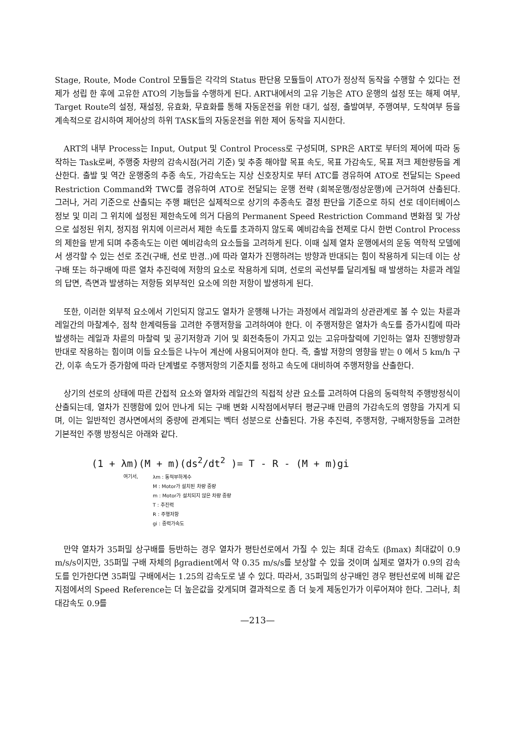Stage, Route, Mode Control 모듈들은 각각의 Status 판단용 모듈들이 ATO가 정상적 동작을 수행할 수 있다는 전제가 성립 한 후에 고유한 ATO의 기능들을 수행하게 된다. ART내에서의 고유 기능은 ATO 운행의 설정 또는 해제 여부, Target Route의 설정, 재설정, 유효화, 무효화를 통해 자동운전을 위한 대기, 설정, 출발여부, 주행여부, 도착여부 등을 계속적으로 감시하여 제어상의 하위 TASK들의 자동운전을 위한 제어 동작을 지시한다.
ART의 내부 Process는 Input, Output 및 Control Process로 구성되며, SPR은 ART로 부터의 제어에 따라 동작하는 Task로써, 주행중 차량의 감속시점(거리 기준) 및 추종 해야할 목표 속도, 목표 가감속도, 목표 저크 제한량등을 계산한다. 출발 및 역간 운행중의 추종 속도, 가감속도는 지상 신호장치로 부터 ATC를 경유하여 ATO로 전달되는 Speed Restriction Command와 TWC를 경유하여 ATO로 전달되는 운행 전략 (회복운행/정상운행)에 근거하여 산출된다. 그러나, 거리 기준으로 산출되는 주행 패턴은 실제적으로 상기의 추종속도 결정 판단을 기준으로 하되 선로 데이터베이스 정보 및 미리 그 위치에 설정된 제한속도에 의거 다음의 Permanent Speed Restriction Command 변화점 및 가상으로 설정된 위치, 정지점 위치에 이르러서 제한 속도를 초과하지 않도록 예비감속을 전제로 다시 한번 Control Process의 제한을 받게 되며 추종속도는 이런 예비감속의 요소들을 고려하게 된다. 이때 실제 열차 운행에서의 운동 역학적 모델에서 생각할 수 있는 선로 조건(구배, 선로 반경..)에 따라 열차가 진행하려는 방향과 반대되는 힘이 작용하게 되는데 이는 상구배 또는 하구배에 따른 열차 추진력에 저항의 요소로 작용하게 되며, 선로의 곡선부를 달리게될 때 발생하는 차륜과 레일의 답면, 측면과 발생하는 저항등 외부적인 요소에 의한 저항이 발생하게 된다.
또한, 이러한 외부적 요소에서 기인되지 않고도 열차가 운행해 나가는 과정에서 레일과의 상관관계로 볼 수 있는 차륜과 레일간의 마찰계수, 점착 한계력등을 고려한 주행저항을 고려하여야 한다. 이 주행저항은 열차가 속도를 증가시킴에 따라 발생하는 레일과 차륜의 마찰력 및 공기저항과 기어 및 회전축등이 가지고 있는 고유마찰력에 기인하는 열차 진행방향과 반대로 작용하는 힘이며 이들 요소들은 나누어 계산에 사용되어져야 한다. 즉, 출발 저항의 영향을 받는 0 에서 5 km/h 구간, 이후 속도가 증가함에 따라 단계별로 주행저항의 기준치를 정하고 속도에 대비하여 주행저항을 산출한다.
상기의 선로의 상태에 따른 간접적 요소와 열차와 레일간의 직접적 상관 요소를 고려하여 다음의 동력학적 주행방정식이 산출되는데, 열차가 진행함에 있어 만나게 되는 구배 변화 시작점에서부터 평균구배 만큼의 가감속도의 영향을 가지게 되며, 이는 일반적인 경사면에서의 중량에 관계되는 벡터 성분으로 산출된다. 가용 추진력, 주행저항, 구배저항등을 고려한 기본적인 주행 방정식은 아래와 같다.
(1 + λm)(M + m)(ds<sup>2</sup>/dt<sup>2</sup> )= T - R - (M + m)gi
여기서,
λm : 동적부하계수
M : Motor가 설치된 차량 중량
m : Motor가 설치되지 않은 차량 중량
T : 추진력
R : 주행저항
gi : 중력가속도
만약 열차가 35퍼밀 상구배를 등반하는 경우 열차가 평탄선로에서 가질 수 있는 최대 감속도 (βmax) 최대값이 0.9 m/s/s이지만, 35퍼밀 구배 자체의 βgradient에서 약 0.35 m/s/s를 보상할 수 있을 것이며 실제로 열차가 0.9의 감속도를 인가한다면 35퍼밀 구배에서는 1.25의 감속도로 낼 수 있다. 따라서, 35퍼밀의 상구배인 경우 평탄선로에 비해 같은 지점에서의 Speed Reference는 더 높은값을 갖게되며 결과적으로 좀 더 늦게 제동인가가 이루어져야 한다. 그러나, 최대감속도 0.9를
—213—